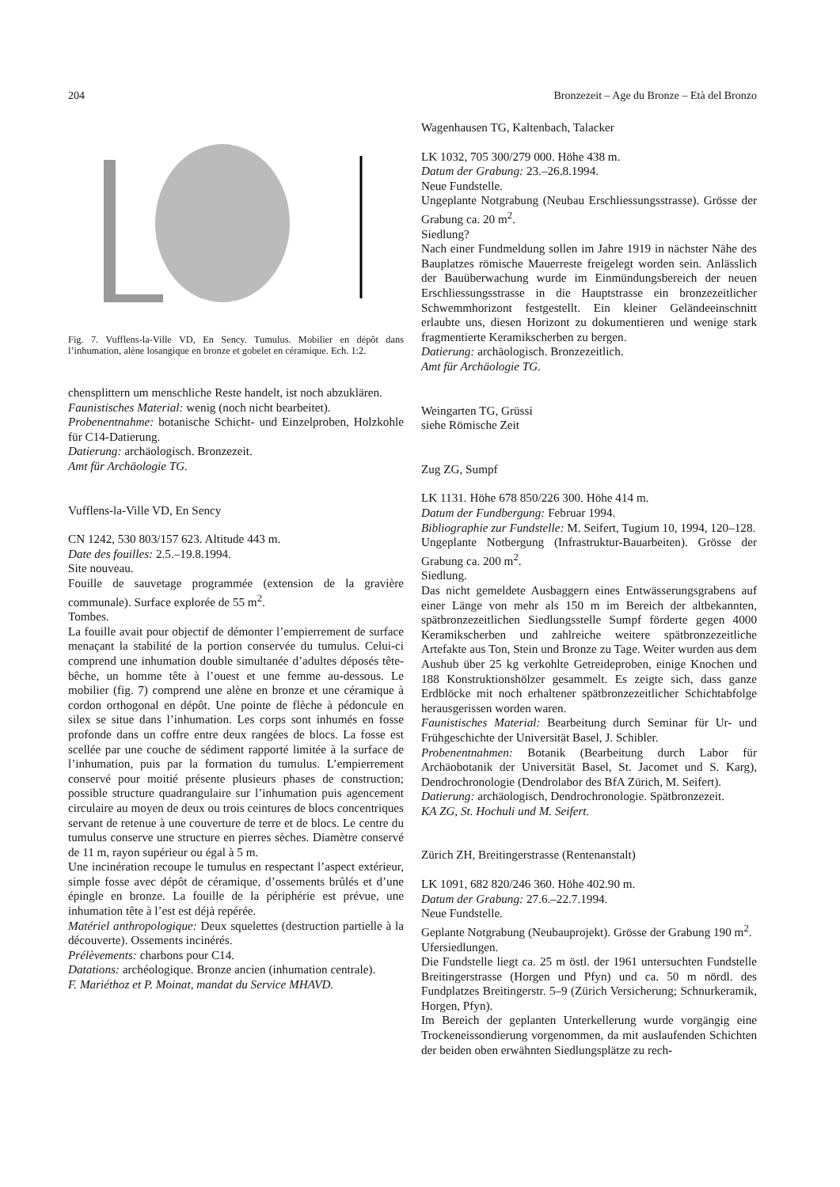204 Bronzezeit – Age du Bronze – Età del Bronzo
Fig. 7. Vufflens-la-Ville VD, En Sency. Tumulus. Mobilier en dépôt dans l’inhumation, alène losangique en bronze et gobelet en céramique. Ech. 1:2.
chensplittern um menschliche Reste handelt, ist noch abzuklären.
Faunistisches Material: wenig (noch nicht bearbeitet).
Probenentnahme: botanische Schicht- und Einzelproben, Holzkohle für C14-Datierung.
Datierung: archäologisch. Bronzezeit.
Amt für Archäologie TG.
Vufflens-la-Ville VD, En Sency
CN 1242, 530 803/157 623. Altitude 443 m.
Date des fouilles: 2.5.–19.8.1994.
Site nouveau.
Fouille de sauvetage programmée (extension de la gravière communale). Surface explorée de 55 m<sup>2</sup>.
Tombes.
La fouille avait pour objectif de démonter l’empierrement de surface menaçant la stabilité de la portion conservée du tumulus. Celui-ci comprend une inhumation double simultanée d’adultes déposés tête-bêche, un homme tête à l’ouest et une femme au-dessous. Le mobilier (fig. 7) comprend une alène en bronze et une céramique à cordon orthogonal en dépôt. Une pointe de flèche à pédoncule en silex se situe dans l’inhumation. Les corps sont inhumés en fosse profonde dans un coffre entre deux rangées de blocs. La fosse est scellée par une couche de sédiment rapporté limitée à la surface de l’inhumation, puis par la formation du tumulus. L’empierrement conservé pour moitié présente plusieurs phases de construction; possible structure quadrangulaire sur l’inhumation puis agencement circulaire au moyen de deux ou trois ceintures de blocs concentriques servant de retenue à une couverture de terre et de blocs. Le centre du tumulus conserve une structure en pierres sèches. Diamètre conservé de 11 m, rayon supérieur ou égal à 5 m.
Une incinération recoupe le tumulus en respectant l’aspect extérieur, simple fosse avec dépôt de céramique, d’ossements brûlés et d’une épingle en bronze. La fouille de la périphérie est prévue, une inhumation tête à l’est est déjà repérée.
Matériel anthropologique: Deux squelettes (destruction partielle à la découverte). Ossements incinérés.
Prélèvements: charbons pour C14.
Datations: archéologique. Bronze ancien (inhumation centrale).
F. Mariéthoz et P. Moinat, mandat du Service MHAVD.
Wagenhausen TG, Kaltenbach, Talacker
LK 1032, 705 300/279 000. Höhe 438 m.
Datum der Grabung: 23.–26.8.1994.
Neue Fundstelle.
Ungeplante Notgrabung (Neubau Erschliessungsstrasse). Grösse der Grabung ca. 20 m<sup>2</sup>.
Siedlung?
Nach einer Fundmeldung sollen im Jahre 1919 in nächster Nähe des Bauplatzes römische Mauerreste freigelegt worden sein. Anlässlich der Bauüberwachung wurde im Einmündungsbereich der neuen Erschliessungsstrasse in die Hauptstrasse ein bronzezeitlicher Schwemmhorizont festgestellt. Ein kleiner Geländeeinschnitt erlaubte uns, diesen Horizont zu dokumentieren und wenige stark fragmentierte Keramikscherben zu bergen.
Datierung: archäologisch. Bronzezeitlich.
Amt für Archäologie TG.
Weingarten TG, Grüssi
siehe Römische Zeit
Zug ZG, Sumpf
LK 1131. Höhe 678 850/226 300. Höhe 414 m.
Datum der Fundbergung: Februar 1994.
Bibliographie zur Fundstelle: M. Seifert, Tugium 10, 1994, 120–128.
Ungeplante Notbergung (Infrastruktur-Bauarbeiten). Grösse der Grabung ca. 200 m<sup>2</sup>.
Siedlung.
Das nicht gemeldete Ausbaggern eines Entwässerungsgrabens auf einer Länge von mehr als 150 m im Bereich der altbekannten, spätbronzezeitlichen Siedlungsstelle Sumpf förderte gegen 4000 Keramikscherben und zahlreiche weitere spätbronzezeitliche Artefakte aus Ton, Stein und Bronze zu Tage. Weiter wurden aus dem Aushub über 25 kg verkohlte Getreideproben, einige Knochen und 188 Konstruktionshölzer gesammelt. Es zeigte sich, dass ganze Erdblöcke mit noch erhaltener spätbronzezeitlicher Schichtabfolge herausgerissen worden waren.
Faunistisches Material: Bearbeitung durch Seminar für Ur- und Frühgeschichte der Universität Basel, J. Schibler.
Probenentnahmen: Botanik (Bearbeitung durch Labor für Archäobotanik der Universität Basel, St. Jacomet und S. Karg), Dendrochronologie (Dendrolabor des BfA Zürich, M. Seifert).
Datierung: archäologisch, Dendrochronologie. Spätbronzezeit.
KA ZG, St. Hochuli und M. Seifert.
Zürich ZH, Breitingerstrasse (Rentenanstalt)
LK 1091, 682 820/246 360. Höhe 402.90 m.
Datum der Grabung: 27.6.–22.7.1994.
Neue Fundstelle.
Geplante Notgrabung (Neubauprojekt). Grösse der Grabung 190 m<sup>2</sup>.
Ufersiedlungen.
Die Fundstelle liegt ca. 25 m östl. der 1961 untersuchten Fundstelle Breitingerstrasse (Horgen und Pfyn) und ca. 50 m nördl. des Fundplatzes Breitingerstr. 5–9 (Zürich Versicherung; Schnurkeramik, Horgen, Pfyn).
Im Bereich der geplanten Unterkellerung wurde vorgängig eine Trockeneissondierung vorgenommen, da mit auslaufenden Schichten der beiden oben erwähnten Siedlungsplätze zu rech-